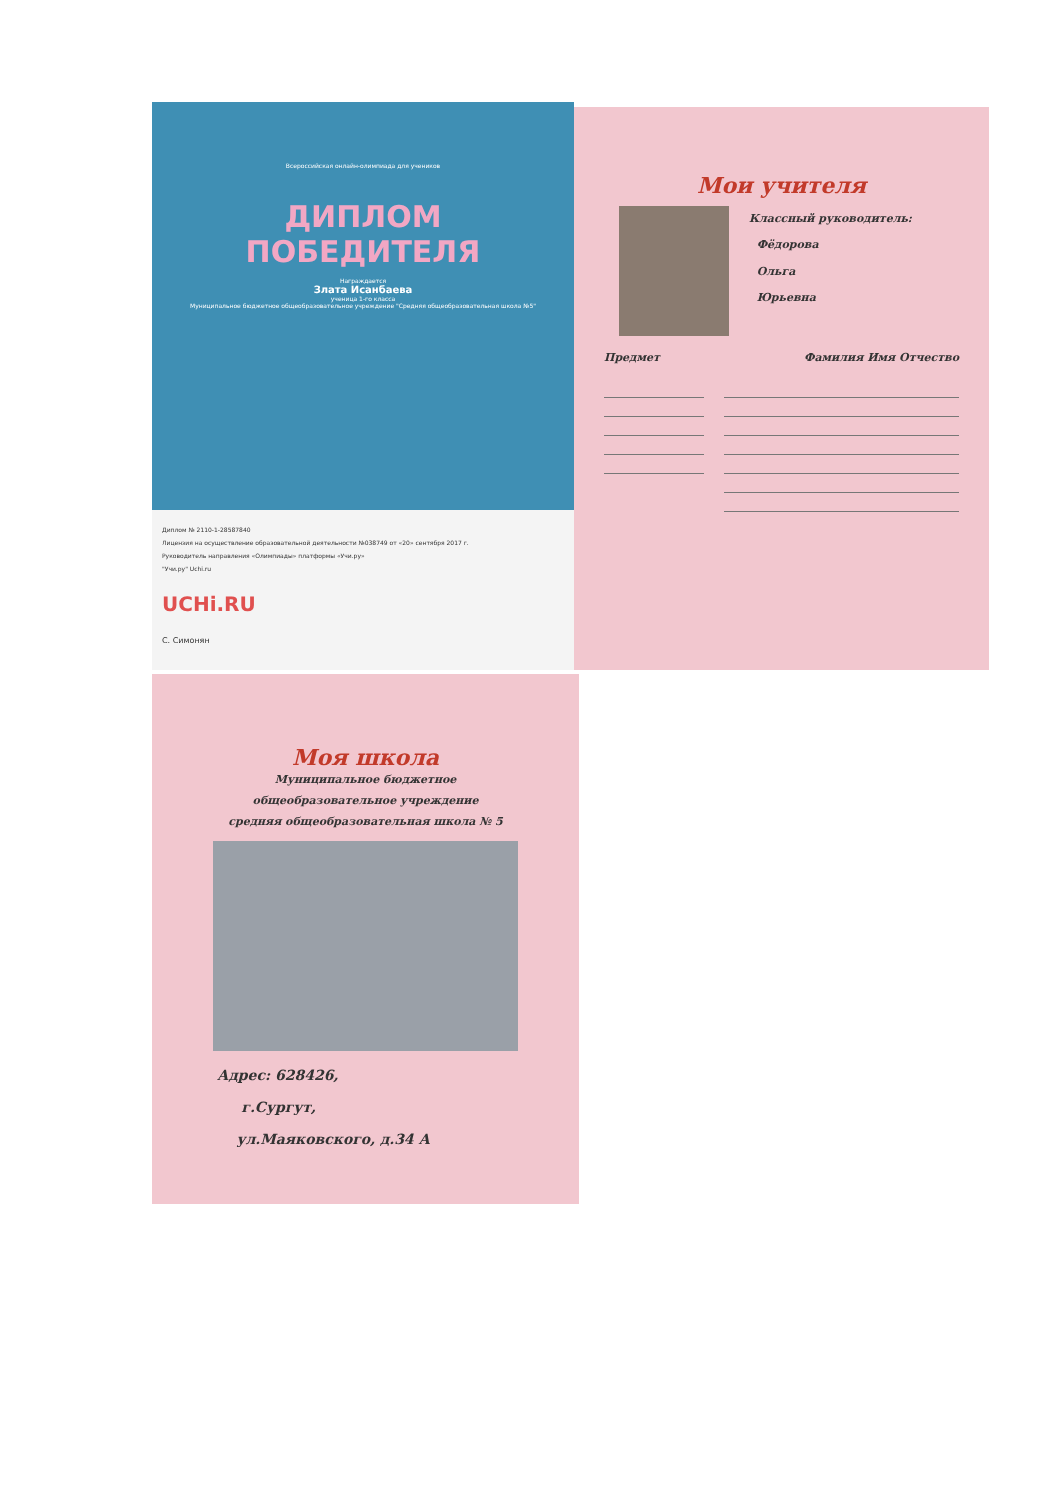Всероссийская онлайн-олимпиада для учеников
ДИПЛОМ
ПОБЕДИТЕЛЯ
Награждается
Злата Исанбаева
ученица 1-го класса
Муниципальное бюджетное общеобразовательное учреждение "Средняя общеобразовательная школа №5"
Диплом № 2110-1-28587840
Лицензия на осуществление образовательной деятельности №038749 от «20» сентября 2017 г.
Руководитель направления «Олимпиады» платформы «Учи.ру»
"Учи.ру" Uchi.ru
UCHi.RU
С. Симонян
Мои учителя
Классный руководитель:
Фёдорова
Ольга
Юрьевна
Предмет Фамилия Имя Отчество
Моя школа
Муниципальное бюджетное
общеобразовательное учреждение
средняя общеобразовательная школа № 5
Адрес: 628426,
г.Сургут,
ул.Маяковского, д.34 А